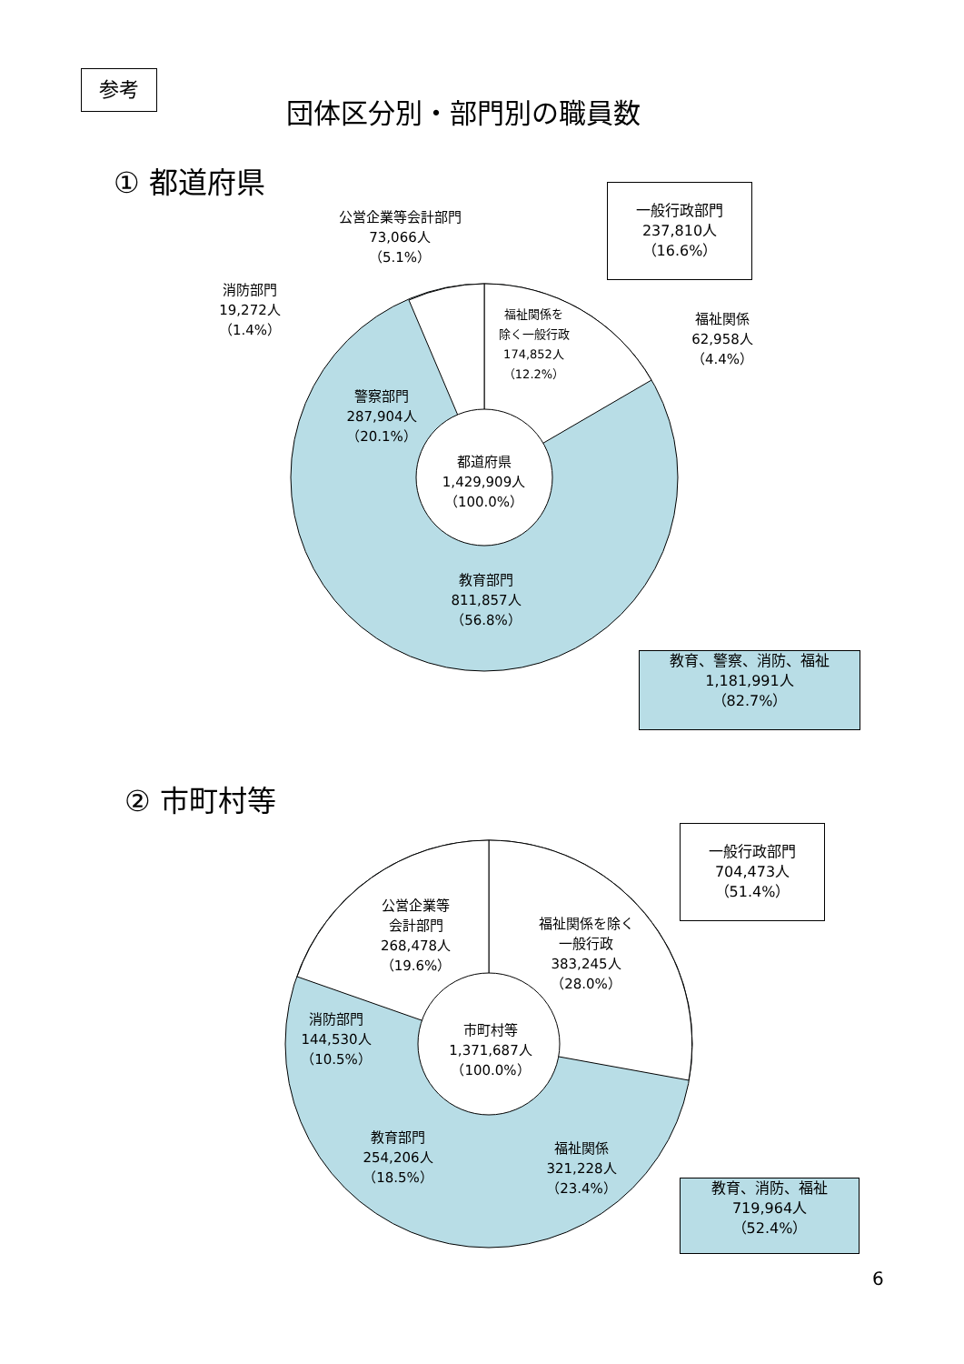参考
団体区分別・部門別の職員数
① 都道府県
一般行政部門
237,810人
（16.6%）
公営企業等会計部門
73,066人
（5.1%）
消防部門
19,272人
（1.4%）
福祉関係を
除く一般行政
174,852人
（12.2%）
福祉関係
62,958人
（4.4%）
警察部門
287,904人
（20.1%）
都道府県
1,429,909人
（100.0%）
教育部門
811,857人
（56.8%）
教育、警察、消防、福祉
1,181,991人
（82.7%）
② 市町村等
一般行政部門
704,473人
（51.4%）
公営企業等
会計部門
268,478人
（19.6%）
福祉関係を除く
一般行政
383,245人
（28.0%）
消防部門
144,530人
（10.5%）
市町村等
1,371,687人
（100.0%）
教育部門
254,206人
（18.5%）
福祉関係
321,228人
（23.4%）
教育、消防、福祉
719,964人
（52.4%）
6